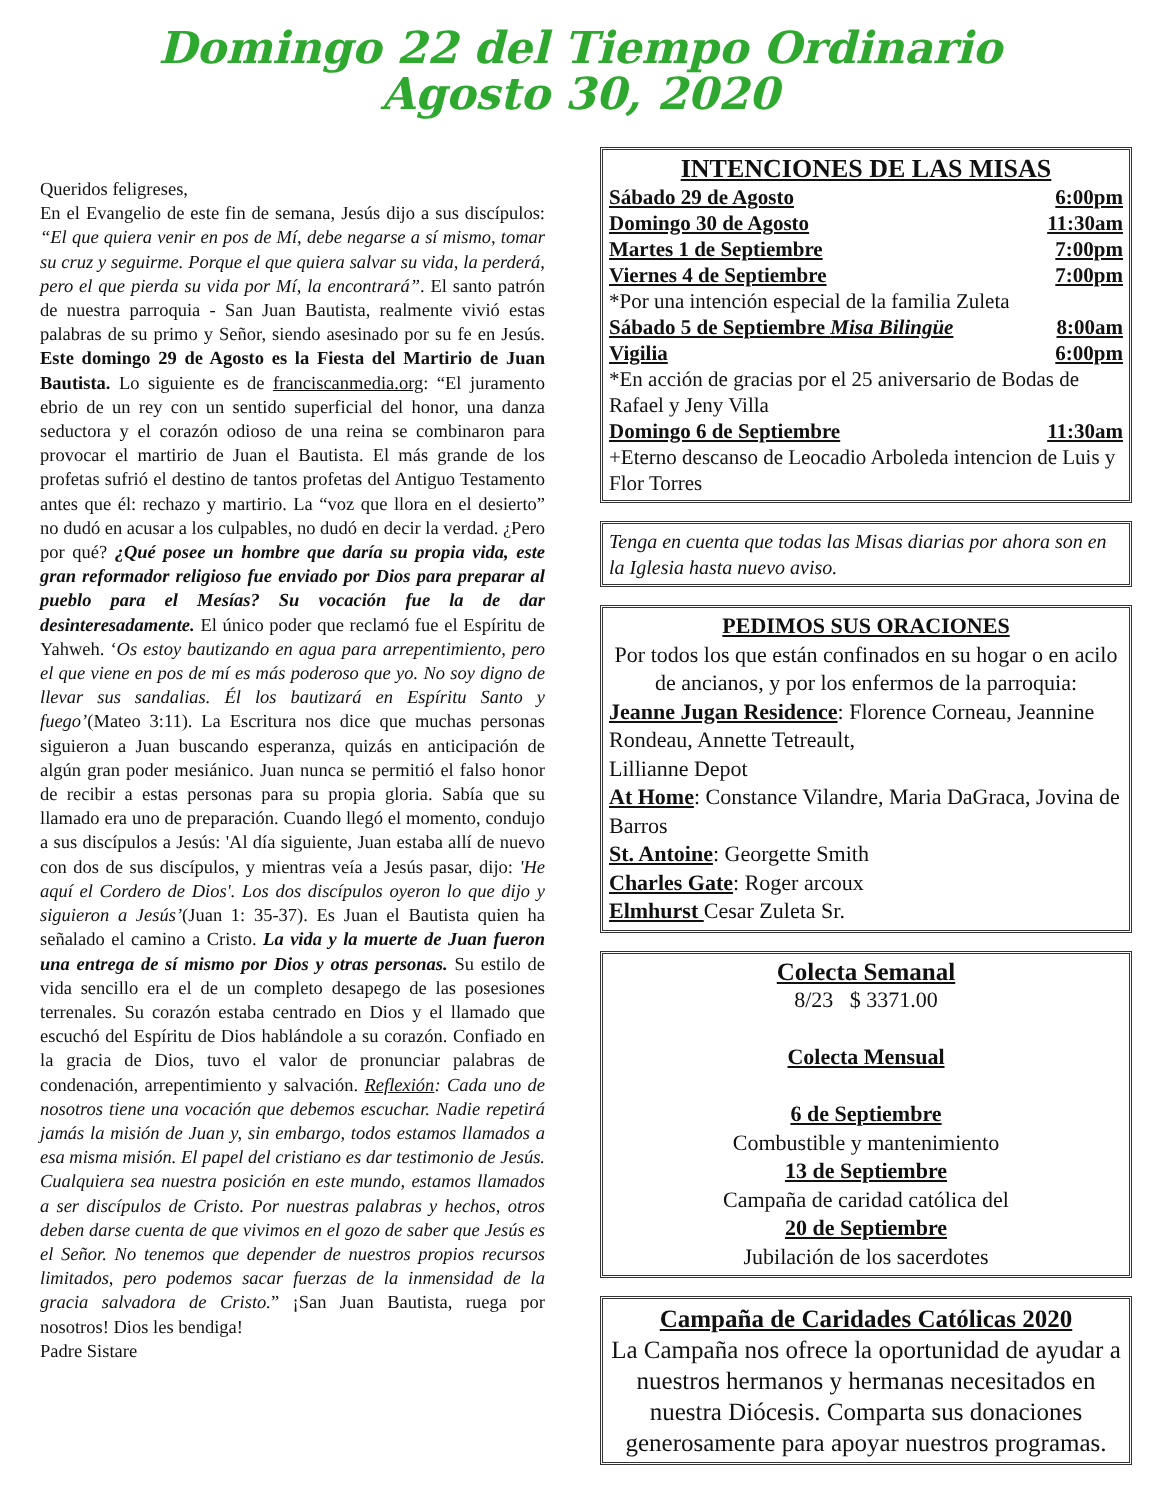Domingo 22 del Tiempo Ordinario
Agosto 30, 2020
Queridos feligreses,
En el Evangelio de este fin de semana, Jesús dijo a sus discípulos: “El que quiera venir en pos de Mí, debe negarse a sí mismo, tomar su cruz y seguirme. Porque el que quiera salvar su vida, la perderá, pero el que pierda su vida por Mí, la encontrará”. El santo patrón de nuestra parroquia - San Juan Bautista, realmente vivió estas palabras de su primo y Señor, siendo asesinado por su fe en Jesús. Este domingo 29 de Agosto es la Fiesta del Martirio de Juan Bautista. Lo siguiente es de franciscanmedia.org: “El juramento ebrio de un rey con un sentido superficial del honor, una danza seductora y el corazón odioso de una reina se combinaron para provocar el martirio de Juan el Bautista. El más grande de los profetas sufrió el destino de tantos profetas del Antiguo Testamento antes que él: rechazo y martirio. La “voz que llora en el desierto” no dudó en acusar a los culpables, no dudó en decir la verdad. ¿Pero por qué? ¿Qué posee un hombre que daría su propia vida, este gran reformador religioso fue enviado por Dios para preparar al pueblo para el Mesías? Su vocación fue la de dar desinteresadamente. El único poder que reclamó fue el Espíritu de Yahweh. ‘Os estoy bautizando en agua para arrepentimiento, pero el que viene en pos de mí es más poderoso que yo. No soy digno de llevar sus sandalias. Él los bautizará en Espíritu Santo y fuego’(Mateo 3:11). La Escritura nos dice que muchas personas siguieron a Juan buscando esperanza, quizás en anticipación de algún gran poder mesiánico. Juan nunca se permitió el falso honor de recibir a estas personas para su propia gloria. Sabía que su llamado era uno de preparación. Cuando llegó el momento, condujo a sus discípulos a Jesús: 'Al día siguiente, Juan estaba allí de nuevo con dos de sus discípulos, y mientras veía a Jesús pasar, dijo: 'He aquí el Cordero de Dios'. Los dos discípulos oyeron lo que dijo y siguieron a Jesús’(Juan 1: 35-37). Es Juan el Bautista quien ha señalado el camino a Cristo. La vida y la muerte de Juan fueron una entrega de sí mismo por Dios y otras personas. Su estilo de vida sencillo era el de un completo desapego de las posesiones terrenales. Su corazón estaba centrado en Dios y el llamado que escuchó del Espíritu de Dios hablándole a su corazón. Confiado en la gracia de Dios, tuvo el valor de pronunciar palabras de condenación, arrepentimiento y salvación. Reflexión: Cada uno de nosotros tiene una vocación que debemos escuchar. Nadie repetirá jamás la misión de Juan y, sin embargo, todos estamos llamados a esa misma misión. El papel del cristiano es dar testimonio de Jesús. Cualquiera sea nuestra posición en este mundo, estamos llamados a ser discípulos de Cristo. Por nuestras palabras y hechos, otros deben darse cuenta de que vivimos en el gozo de saber que Jesús es el Señor. No tenemos que depender de nuestros propios recursos limitados, pero podemos sacar fuerzas de la inmensidad de la gracia salvadora de Cristo.” ¡San Juan Bautista, ruega por nosotros! Dios les bendiga!
Padre Sistare
INTENCIONES DE LAS MISAS
Sábado 29 de Agosto 6:00pm
Domingo 30 de Agosto 11:30am
Martes 1 de Septiembre 7:00pm
Viernes 4 de Septiembre 7:00pm
*Por una intención especial de la familia Zuleta
Sábado 5 de Septiembre Misa Bilingüe 8:00am
Vigilia 6:00pm
*En acción de gracias por el 25 aniversario de Bodas de Rafael y Jeny Villa
Domingo 6 de Septiembre 11:30am
+Eterno descanso de Leocadio Arboleda intencion de Luis y Flor Torres
Tenga en cuenta que todas las Misas diarias por ahora son en la Iglesia hasta nuevo aviso.
PEDIMOS SUS ORACIONES
Por todos los que están confinados en su hogar o en acilo de ancianos, y por los enfermos de la parroquia:
Jeanne Jugan Residence: Florence Corneau, Jeannine Rondeau, Annette Tetreault,
Lillianne Depot
At Home: Constance Vilandre, Maria DaGraca, Jovina de Barros
St. Antoine: Georgette Smith
Charles Gate: Roger arcoux
Elmhurst Cesar Zuleta Sr.
Colecta Semanal
8/23 $ 3371.00
Colecta Mensual
6 de Septiembre
Combustible y mantenimiento
13 de Septiembre
Campaña de caridad católica del
20 de Septiembre
Jubilación de los sacerdotes
Campaña de Caridades Católicas 2020
La Campaña nos ofrece la oportunidad de ayudar a nuestros hermanos y hermanas necesitados en nuestra Diócesis. Comparta sus donaciones generosamente para apoyar nuestros programas.